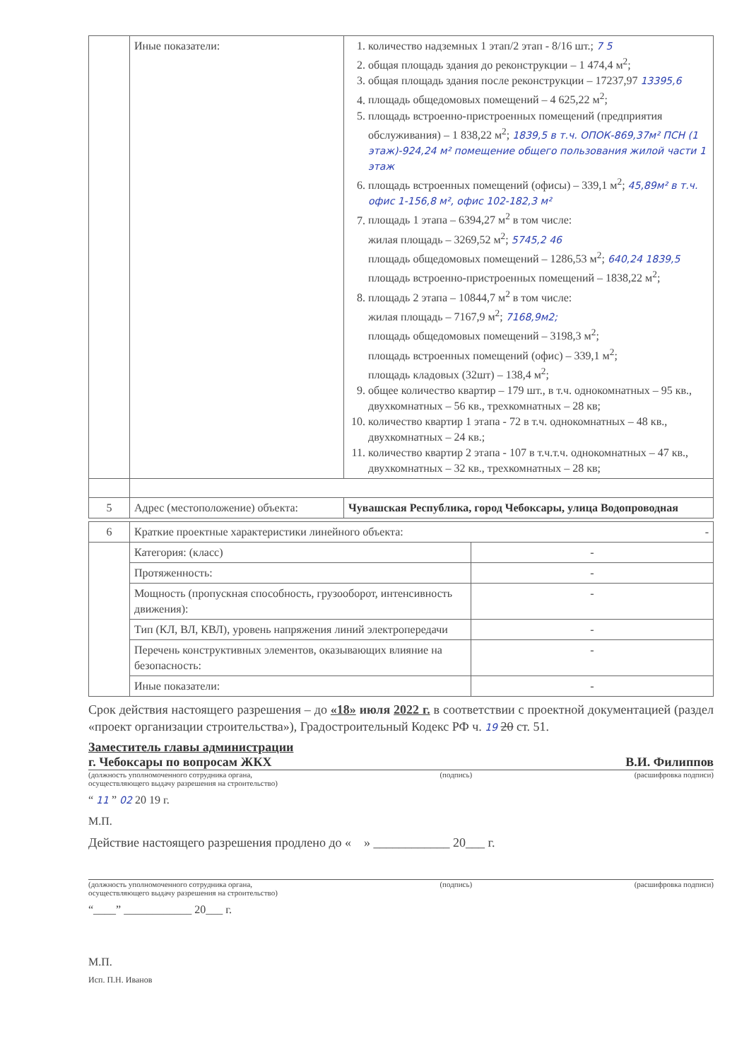| | Иные показатели: | 1. количество надземных 1 этап/2 этап - 8/16 шт.; 7 5 2. общая площадь здания до реконструкции – 1 474,4 м<sup>2</sup>; 3. общая площадь здания после реконструкции – 17237,97 13395,6 4. площадь общедомовых помещений – 4 625,22 м<sup>2</sup>; 5. площадь встроенно-пристроенных помещений (предприятия обслуживания) – 1 838,22 м<sup>2</sup>; 1839,5 в т.ч. ОПОК-869,37м² ПСН (1 этаж)-924,24 м² помещение общего пользования жилой части 1 этаж 6. площадь встроенных помещений (офисы) – 339,1 м<sup>2</sup>; 45,89м² в т.ч. офис 1-156,8 м², офис 102-182,3 м² 7. площадь 1 этапа – 6394,27 м<sup>2</sup> в том числе: жилая площадь – 3269,52 м<sup>2</sup>; 5745,2 46 площадь общедомовых помещений – 1286,53 м<sup>2</sup>; 640,24 1839,5 площадь встроенно-пристроенных помещений – 1838,22 м<sup>2</sup>; 8. площадь 2 этапа – 10844,7 м<sup>2</sup> в том числе: жилая площадь – 7167,9 м<sup>2</sup>; 7168,9м2; площадь общедомовых помещений – 3198,3 м<sup>2</sup>; площадь встроенных помещений (офис) – 339,1 м<sup>2</sup>; площадь кладовых (32шт) – 138,4 м<sup>2</sup>; 9. общее количество квартир – 179 шт., в т.ч. однокомнатных – 95 кв., двухкомнатных – 56 кв., трехкомнатных – 28 кв; 10. количество квартир 1 этапа - 72 в т.ч. однокомнатных – 48 кв., двухкомнатных – 24 кв.; 11. количество квартир 2 этапа - 107 в т.ч.т.ч. однокомнатных – 47 кв., двухкомнатных – 32 кв., трехкомнатных – 28 кв; |
| 5 | Адрес (местоположение) объекта: | Чувашская Республика, город Чебоксары, улица Водопроводная |
| 6 | Краткие проектные характеристики линейного объекта: - | |
| | Категория: (класс) | - |
| | Протяженность: | - |
| | Мощность (пропускная способность, грузооборот, интенсивность движения): | - |
| | Тип (КЛ, ВЛ, КВЛ), уровень напряжения линий электропередачи | - |
| | Перечень конструктивных элементов, оказывающих влияние на безопасность: | - |
| | Иные показатели: | - |
Срок действия настоящего разрешения – до «18» июля 2022 г. в соответствии с проектной документацией (раздел «проект организации строительства»), Градостроительный Кодекс РФ ч. 19 20 ст. 51.
Заместитель главы администрации
г. Чебоксары по вопросам ЖКХ В.И. Филиппов
(должность уполномоченного сотрудника органа,
осуществляющего выдачу разрешения на строительство) (подпись) (расшифровка подписи)
“ 11 ” 02 20 19 г.
М.П.
Действие настоящего разрешения продлено до « » ____________ 20___ г.
(должность уполномоченного сотрудника органа,
осуществляющего выдачу разрешения на строительство) (подпись) (расшифровка подписи)
“____” ____________ 20___ г.
М.П.
Исп. П.Н. Иванов